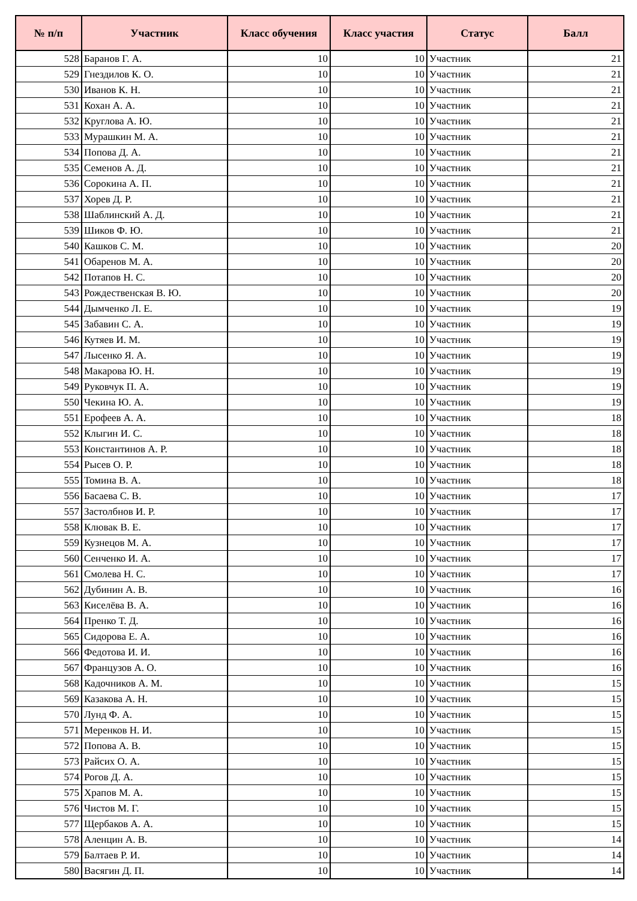| № п/п | Участник | Класс обучения | Класс участия | Статус | Балл |
| --- | --- | --- | --- | --- | --- |
| 528 | Баранов Г. А. | 10 | 10 | Участник | 21 |
| 529 | Гнездилов К. О. | 10 | 10 | Участник | 21 |
| 530 | Иванов К. Н. | 10 | 10 | Участник | 21 |
| 531 | Кохан А. А. | 10 | 10 | Участник | 21 |
| 532 | Круглова А. Ю. | 10 | 10 | Участник | 21 |
| 533 | Мурашкин М. А. | 10 | 10 | Участник | 21 |
| 534 | Попова Д. А. | 10 | 10 | Участник | 21 |
| 535 | Семенов А. Д. | 10 | 10 | Участник | 21 |
| 536 | Сорокина А. П. | 10 | 10 | Участник | 21 |
| 537 | Хорев Д. Р. | 10 | 10 | Участник | 21 |
| 538 | Шаблинский А. Д. | 10 | 10 | Участник | 21 |
| 539 | Шиков Ф. Ю. | 10 | 10 | Участник | 21 |
| 540 | Кашков С. М. | 10 | 10 | Участник | 20 |
| 541 | Обаренов М. А. | 10 | 10 | Участник | 20 |
| 542 | Потапов Н. С. | 10 | 10 | Участник | 20 |
| 543 | Рождественская В. Ю. | 10 | 10 | Участник | 20 |
| 544 | Дымченко Л. Е. | 10 | 10 | Участник | 19 |
| 545 | Забавин С. А. | 10 | 10 | Участник | 19 |
| 546 | Кутяев И. М. | 10 | 10 | Участник | 19 |
| 547 | Лысенко Я. А. | 10 | 10 | Участник | 19 |
| 548 | Макарова Ю. Н. | 10 | 10 | Участник | 19 |
| 549 | Руковчук П. А. | 10 | 10 | Участник | 19 |
| 550 | Чекина Ю. А. | 10 | 10 | Участник | 19 |
| 551 | Ерофеев А. А. | 10 | 10 | Участник | 18 |
| 552 | Клыгин И. С. | 10 | 10 | Участник | 18 |
| 553 | Константинов А. Р. | 10 | 10 | Участник | 18 |
| 554 | Рысев О. Р. | 10 | 10 | Участник | 18 |
| 555 | Томина В. А. | 10 | 10 | Участник | 18 |
| 556 | Басаева С. В. | 10 | 10 | Участник | 17 |
| 557 | Застолбнов И. Р. | 10 | 10 | Участник | 17 |
| 558 | Клювак В. Е. | 10 | 10 | Участник | 17 |
| 559 | Кузнецов М. А. | 10 | 10 | Участник | 17 |
| 560 | Сенченко И. А. | 10 | 10 | Участник | 17 |
| 561 | Смолева Н. С. | 10 | 10 | Участник | 17 |
| 562 | Дубинин А. В. | 10 | 10 | Участник | 16 |
| 563 | Киселёва В. А. | 10 | 10 | Участник | 16 |
| 564 | Пренко Т. Д. | 10 | 10 | Участник | 16 |
| 565 | Сидорова Е. А. | 10 | 10 | Участник | 16 |
| 566 | Федотова И. И. | 10 | 10 | Участник | 16 |
| 567 | Французов А. О. | 10 | 10 | Участник | 16 |
| 568 | Кадочников А. М. | 10 | 10 | Участник | 15 |
| 569 | Казакова А. Н. | 10 | 10 | Участник | 15 |
| 570 | Лунд Ф. А. | 10 | 10 | Участник | 15 |
| 571 | Меренков Н. И. | 10 | 10 | Участник | 15 |
| 572 | Попова А. В. | 10 | 10 | Участник | 15 |
| 573 | Райсих О. А. | 10 | 10 | Участник | 15 |
| 574 | Рогов Д. А. | 10 | 10 | Участник | 15 |
| 575 | Храпов М. А. | 10 | 10 | Участник | 15 |
| 576 | Чистов М. Г. | 10 | 10 | Участник | 15 |
| 577 | Щербаков А. А. | 10 | 10 | Участник | 15 |
| 578 | Аленцин А. В. | 10 | 10 | Участник | 14 |
| 579 | Балтаев Р. И. | 10 | 10 | Участник | 14 |
| 580 | Васягин Д. П. | 10 | 10 | Участник | 14 |